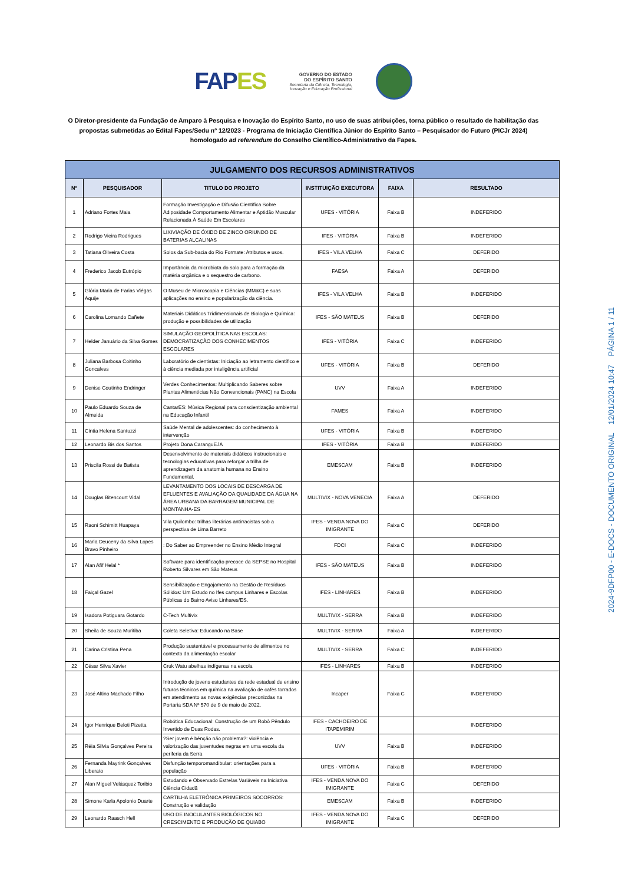FAPES
GOVERNO DO ESTADO
DO ESPÍRITO SANTO
Secretaria da Ciência, Tecnologia,
Inovação e Educação Profissional
O Diretor-presidente da Fundação de Amparo à Pesquisa e Inovação do Espírito Santo, no uso de suas atribuições, torna público o resultado de habilitação das propostas submetidas ao Edital Fapes/Sedu nº 12/2023 - Programa de Iniciação Científica Júnior do Espírito Santo – Pesquisador do Futuro (PICJr 2024) homologado ad referendum do Conselho Científico-Administrativo da Fapes.
| JULGAMENTO DOS RECURSOS ADMINISTRATIVOS | | | | | |
| --- | --- | --- | --- | --- | --- |
| Nº | PESQUISADOR | TITULO DO PROJETO | INSTITUIÇÃO EXECUTORA | FAIXA | RESULTADO |
| 1 | Adriano Fortes Maia | Formação Investigação e Difusão Científica Sobre Adiposidade Comportamento Alimentar e Aptidão Muscular Relacionada À Saúde Em Escolares | UFES - VITÓRIA | Faixa B | INDEFERIDO |
| 2 | Rodrigo Vieira Rodrigues | LIXIVIAÇÃO DE ÓXIDO DE ZINCO ORIUNDO DE BATERIAS ALCALINAS | IFES - VITÓRIA | Faixa B | INDEFERIDO |
| 3 | Tatiana Oliveira Costa | Solos da Sub-bacia do Rio Formate: Atributos e usos. | IFES - VILA VELHA | Faixa C | DEFERIDO |
| 4 | Frederico Jacob Eutrópio | Importância da microbiota do solo para a formação da matéria orgânica e o sequestro de carbono. | FAESA | Faixa A | DEFERIDO |
| 5 | Glória Maria de Farias Viégas Aquije | O Museu de Microscopia e Ciências (MM&C) e suas aplicações no ensino e popularização da ciência. | IFES - VILA VELHA | Faixa B | INDEFERIDO |
| 6 | Carolina Lomando Cañete | Materiais Didáticos Tridimensionais de Biologia e Química: produção e possibilidades de utilização | IFES - SÃO MATEUS | Faixa B | DEFERIDO |
| 7 | Helder Januário da Silva Gomes | SIMULAÇÃO GEOPOLÍTICA NAS ESCOLAS: DEMOCRATIZAÇÃO DOS CONHECIMENTOS ESCOLARES | IFES - VITÓRIA | Faixa C | INDEFERIDO |
| 8 | Juliana Barbosa Coitinho Goncalves | Laboratório de cientistas: Iniciação ao letramento científico e à ciência mediada por inteligência artificial | UFES - VITÓRIA | Faixa B | DEFERIDO |
| 9 | Denise Coutinho Endringer | Verdes Conhecimentos: Multiplicando Saberes sobre Plantas Alimentícias Não Convencionais (PANC) na Escola | UVV | Faixa A | INDEFERIDO |
| 10 | Paulo Eduardo Souza de Almeida | CantarES: Música Regional para conscientização ambiental na Educação Infantil | FAMES | Faixa A | INDEFERIDO |
| 11 | Cíntia Helena Santuzzi | Saúde Mental de adolescentes: do conhecimento à intervenção | UFES - VITÓRIA | Faixa B | INDEFERIDO |
| 12 | Leonardo Bis dos Santos | Projeto Dona CaranguEJA | IFES - VITÓRIA | Faixa B | INDEFERIDO |
| 13 | Priscila Rossi de Batista | Desenvolvimento de materiais didáticos instrucionais e tecnologias educativas para reforçar a trilha de aprendizagem da anatomia humana no Ensino Fundamental. | EMESCAM | Faixa B | INDEFERIDO |
| 14 | Douglas Bitencourt Vidal | LEVANTAMENTO DOS LOCAIS DE DESCARGA DE EFLUENTES E AVALIAÇÃO DA QUALIDADE DA ÁGUA NA ÁREA URBANA DA BARRAGEM MUNICIPAL DE MONTANHA-ES | MULTIVIX - NOVA VENECIA | Faixa A | DEFERIDO |
| 15 | Raoni Schimitt Huapaya | Vila Quilombo: trilhas literárias antirracistas sob a perspectiva de Lima Barreto | IFES - VENDA NOVA DO IMIGRANTE | Faixa C | DEFERIDO |
| 16 | Maria Deuceny da Silva Lopes Bravo Pinheiro | : Do Saber ao Empreender no Ensino Médio Integral | FDCI | Faixa C | INDEFERIDO |
| 17 | Alan Afif Helal * | Software para identificação precoce da SEPSE no Hospital Roberto Silvares em São Mateus | IFES - SÃO MATEUS | Faixa B | INDEFERIDO |
| 18 | Faiçal Gazel | Sensibilização e Engajamento na Gestão de Resíduos Sólidos: Um Estudo no Ifes campus Linhares e Escolas Públicas do Bairro Aviso Linhares/ES. | IFES - LINHARES | Faixa B | INDEFERIDO |
| 19 | Isadora Potiguara Gotardo | C-Tech Multivix | MULTIVIX - SERRA | Faixa B | INDEFERIDO |
| 20 | Sheila de Souza Muritiba | Coleta Seletiva: Educando na Base | MULTIVIX - SERRA | Faixa A | INDEFERIDO |
| 21 | Carina Cristina Pena | Produção sustentável e processamento de alimentos no contexto da alimentação escolar | MULTIVIX - SERRA | Faixa C | INDEFERIDO |
| 22 | César Silva Xavier | Cruk Watu abelhas indígenas na escola | IFES - LINHARES | Faixa B | INDEFERIDO |
| 23 | José Altino Machado Filho | Introdução de jovens estudantes da rede estadual de ensino futuros técnicos em química na avaliação de cafés torrados em atendimento as novas exigências preconizdas na Portaria SDA Nº 570 de 9 de maio de 2022. | Incaper | Faixa C | INDEFERIDO |
| 24 | Igor Henrique Beloti Pizetta | Robótica Educacional: Construção de um Robô Pêndulo Invertido de Duas Rodas. | IFES - CACHOEIRO DE ITAPEMIRIM | | INDEFERIDO |
| 25 | Réia Sílvia Gonçalves Pereira | ?Ser jovem é bênção não problema?: violência e valorização das juventudes negras em uma escola da periferia da Serra | UVV | Faixa B | INDEFERIDO |
| 26 | Fernanda Mayrink Gonçalves Liberato | Disfunção temporomandibular: orientações para a população | UFES - VITÓRIA | Faixa B | INDEFERIDO |
| 27 | Alan Miguel Velásquez Toribio | Estudando e Observado Estrelas Variáveis na Iniciativa Ciência Cidadã | IFES - VENDA NOVA DO IMIGRANTE | Faixa C | DEFERIDO |
| 28 | Simone Karla Apolonio Duarte | CARTILHA ELETRÔNICA PRIMEIROS SOCORROS: Construção e validação | EMESCAM | Faixa B | INDEFERIDO |
| 29 | Leonardo Raasch Hell | USO DE INOCULANTES BIOLÓGICOS NO CRESCIMENTO E PRODUÇÃO DE QUIABO | IFES - VENDA NOVA DO IMIGRANTE | Faixa C | DEFERIDO |
2024-9DFP00 - E-DOCS - DOCUMENTO ORIGINAL 12/01/2024 10:47 PÁGINA 1 / 11